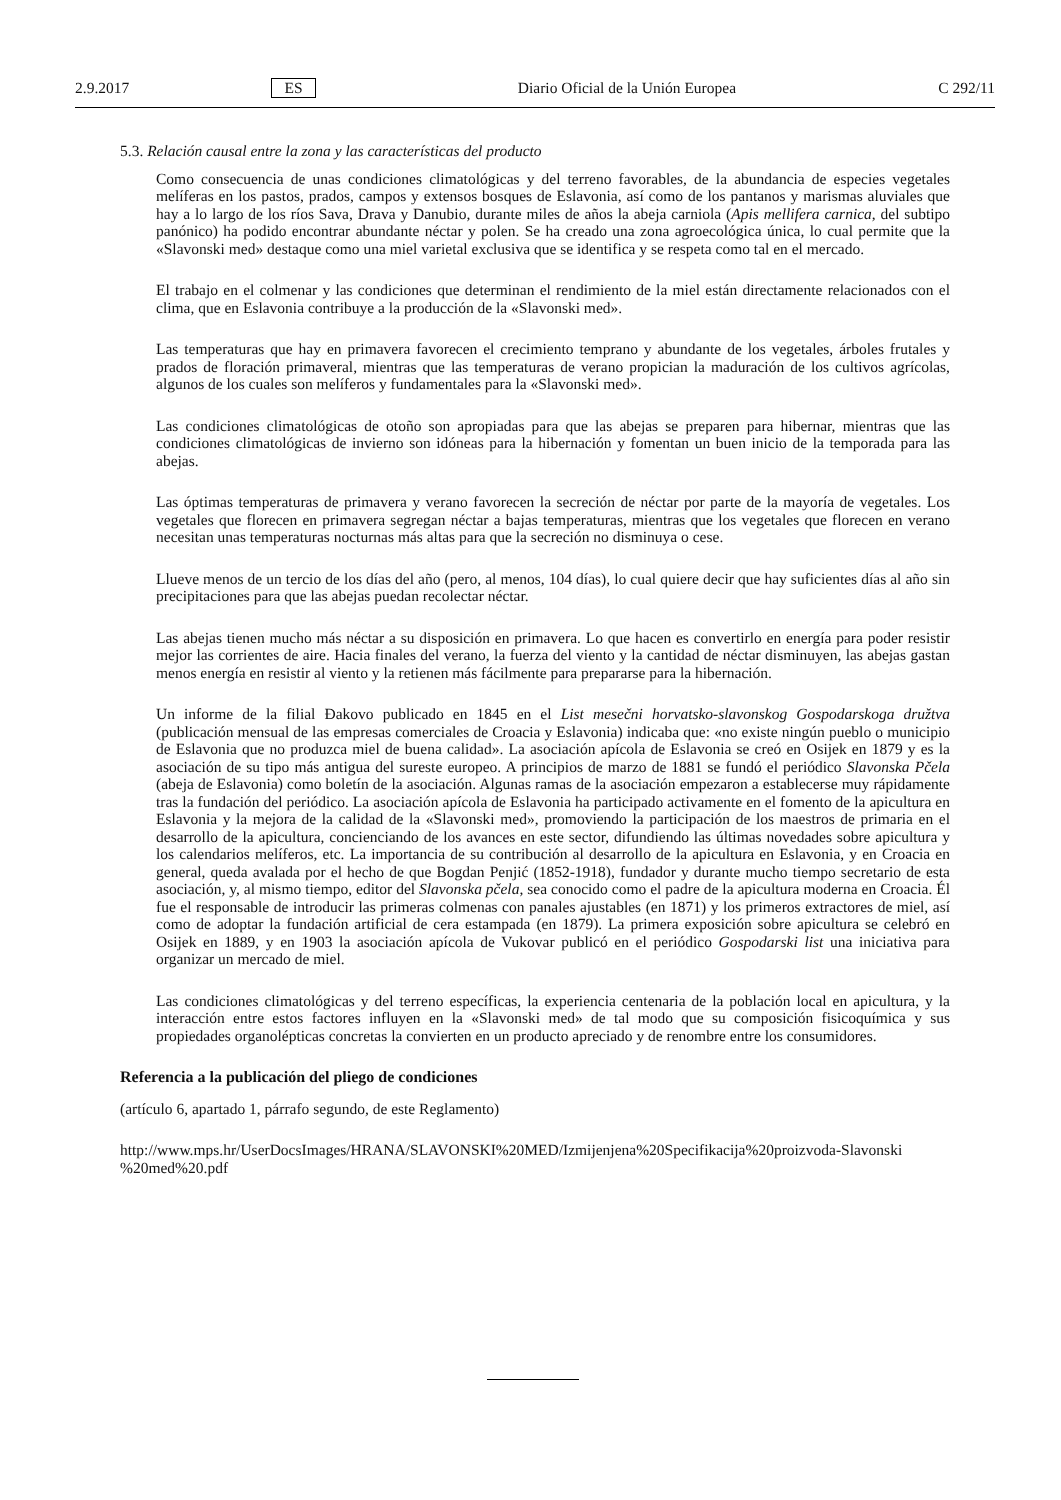2.9.2017 ES Diario Oficial de la Unión Europea C 292/11
5.3. Relación causal entre la zona y las características del producto
Como consecuencia de unas condiciones climatológicas y del terreno favorables, de la abundancia de especies vegetales melíferas en los pastos, prados, campos y extensos bosques de Eslavonia, así como de los pantanos y marismas aluviales que hay a lo largo de los ríos Sava, Drava y Danubio, durante miles de años la abeja carniola (Apis mellifera carnica, del subtipo panónico) ha podido encontrar abundante néctar y polen. Se ha creado una zona agroecológica única, lo cual permite que la «Slavonski med» destaque como una miel varietal exclusiva que se identifica y se respeta como tal en el mercado.
El trabajo en el colmenar y las condiciones que determinan el rendimiento de la miel están directamente relacionados con el clima, que en Eslavonia contribuye a la producción de la «Slavonski med».
Las temperaturas que hay en primavera favorecen el crecimiento temprano y abundante de los vegetales, árboles frutales y prados de floración primaveral, mientras que las temperaturas de verano propician la maduración de los cultivos agrícolas, algunos de los cuales son melíferos y fundamentales para la «Slavonski med».
Las condiciones climatológicas de otoño son apropiadas para que las abejas se preparen para hibernar, mientras que las condiciones climatológicas de invierno son idóneas para la hibernación y fomentan un buen inicio de la temporada para las abejas.
Las óptimas temperaturas de primavera y verano favorecen la secreción de néctar por parte de la mayoría de vegetales. Los vegetales que florecen en primavera segregan néctar a bajas temperaturas, mientras que los vegetales que florecen en verano necesitan unas temperaturas nocturnas más altas para que la secreción no disminuya o cese.
Llueve menos de un tercio de los días del año (pero, al menos, 104 días), lo cual quiere decir que hay suficientes días al año sin precipitaciones para que las abejas puedan recolectar néctar.
Las abejas tienen mucho más néctar a su disposición en primavera. Lo que hacen es convertirlo en energía para poder resistir mejor las corrientes de aire. Hacia finales del verano, la fuerza del viento y la cantidad de néctar disminuyen, las abejas gastan menos energía en resistir al viento y la retienen más fácilmente para prepararse para la hibernación.
Un informe de la filial Đakovo publicado en 1845 en el List mesečni horvatsko-slavonskog Gospodarskoga družtva (publicación mensual de las empresas comerciales de Croacia y Eslavonia) indicaba que: «no existe ningún pueblo o municipio de Eslavonia que no produzca miel de buena calidad». La asociación apícola de Eslavonia se creó en Osijek en 1879 y es la asociación de su tipo más antigua del sureste europeo. A principios de marzo de 1881 se fundó el periódico Slavonska Pčela (abeja de Eslavonia) como boletín de la asociación. Algunas ramas de la asociación empezaron a establecerse muy rápidamente tras la fundación del periódico. La asociación apícola de Eslavonia ha participado activamente en el fomento de la apicultura en Eslavonia y la mejora de la calidad de la «Slavonski med», promoviendo la participación de los maestros de primaria en el desarrollo de la apicultura, concienciando de los avances en este sector, difundiendo las últimas novedades sobre apicultura y los calendarios melíferos, etc. La importancia de su contribución al desarrollo de la apicultura en Eslavonia, y en Croacia en general, queda avalada por el hecho de que Bogdan Penjić (1852-1918), fundador y durante mucho tiempo secretario de esta asociación, y, al mismo tiempo, editor del Slavonska pčela, sea conocido como el padre de la apicultura moderna en Croacia. Él fue el responsable de introducir las primeras colmenas con panales ajustables (en 1871) y los primeros extractores de miel, así como de adoptar la fundación artificial de cera estampada (en 1879). La primera exposición sobre apicultura se celebró en Osijek en 1889, y en 1903 la asociación apícola de Vukovar publicó en el periódico Gospodarski list una iniciativa para organizar un mercado de miel.
Las condiciones climatológicas y del terreno específicas, la experiencia centenaria de la población local en apicultura, y la interacción entre estos factores influyen en la «Slavonski med» de tal modo que su composición fisicoquímica y sus propiedades organolépticas concretas la convierten en un producto apreciado y de renombre entre los consumidores.
Referencia a la publicación del pliego de condiciones
(artículo 6, apartado 1, párrafo segundo, de este Reglamento)
http://www.mps.hr/UserDocsImages/HRANA/SLAVONSKI%20MED/Izmijenjena%20Specifikacija%20proizvoda-Slavonski %20med%20.pdf